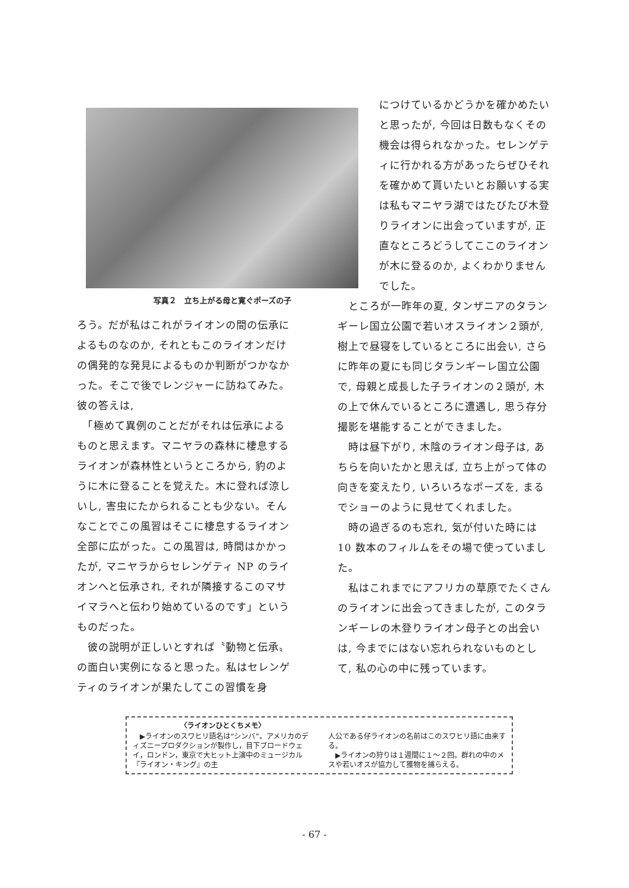写真２　立ち上がる母と寛ぐポーズの子
ろう。だが私はこれがライオンの間の伝承によるものなのか, それともこのライオンだけの偶発的な発見によるものか判断がつかなかった。そこで後でレンジャーに訪ねてみた。彼の答えは,
　「極めて異例のことだがそれは伝承によるものと思えます。マニヤラの森林に棲息するライオンが森林性というところから, 豹のように木に登ることを覚えた。木に登れば涼しいし, 害虫にたかられることも少ない。そんなことでこの風習はそこに棲息するライオン全部に広がった。この風習は, 時間はかかったが, マニヤラからセレンゲティ NP のライオンへと伝承され, それが隣接するこのマサイマラへと伝わり始めているのです」というものだった。
　彼の説明が正しいとすれば〝動物と伝承〟の面白い実例になると思った。私はセレンゲティのライオンが果たしてこの習慣を身
につけているかどうかを確かめたいと思ったが, 今回は日数もなくその機会は得られなかった。セレンゲティに行かれる方があったらぜひそれを確かめて貰いたいとお願いする実は私もマニヤラ湖ではたびたび木登りライオンに出会っていますが, 正直なところどうしてここのライオンが木に登るのか, よくわかりませんでした。
　ところが一昨年の夏, タンザニアのタランギーレ国立公園で若いオスライオン２頭が, 樹上で昼寝をしているところに出会い, さらに昨年の夏にも同じタランギーレ国立公園で, 母親と成長した子ライオンの２頭が, 木の上で休んでいるところに遭遇し, 思う存分撮影を堪能することができました。
　時は昼下がり, 木陰のライオン母子は, あちらを向いたかと思えば, 立ち上がって体の向きを変えたり, いろいろなポーズを, まるでショーのように見せてくれました。
　時の過ぎるのも忘れ, 気が付いた時には10 数本のフィルムをその場で使っていました。
　私はこれまでにアフリカの草原でたくさんのライオンに出会ってきましたが, このタランギーレの木登りライオン母子との出会いは, 今までにはない忘れられないものとして, 私の心の中に残っています。
〈ライオンひとくちメモ〉
　▶ライオンのスワヒリ語名は“シンバ”。アメリカのディズニープロダクションが製作し，目下ブロードウェイ，ロンドン，東京で大ヒット上演中のミュージカル『ライオン・キング』の主
人公である仔ライオンの名前はこのスワヒリ語に由来する。
　▶ライオンの狩りは１週間に１～２回。群れの中のメスや若いオスが協力して獲物を捕らえる。
- 67 -